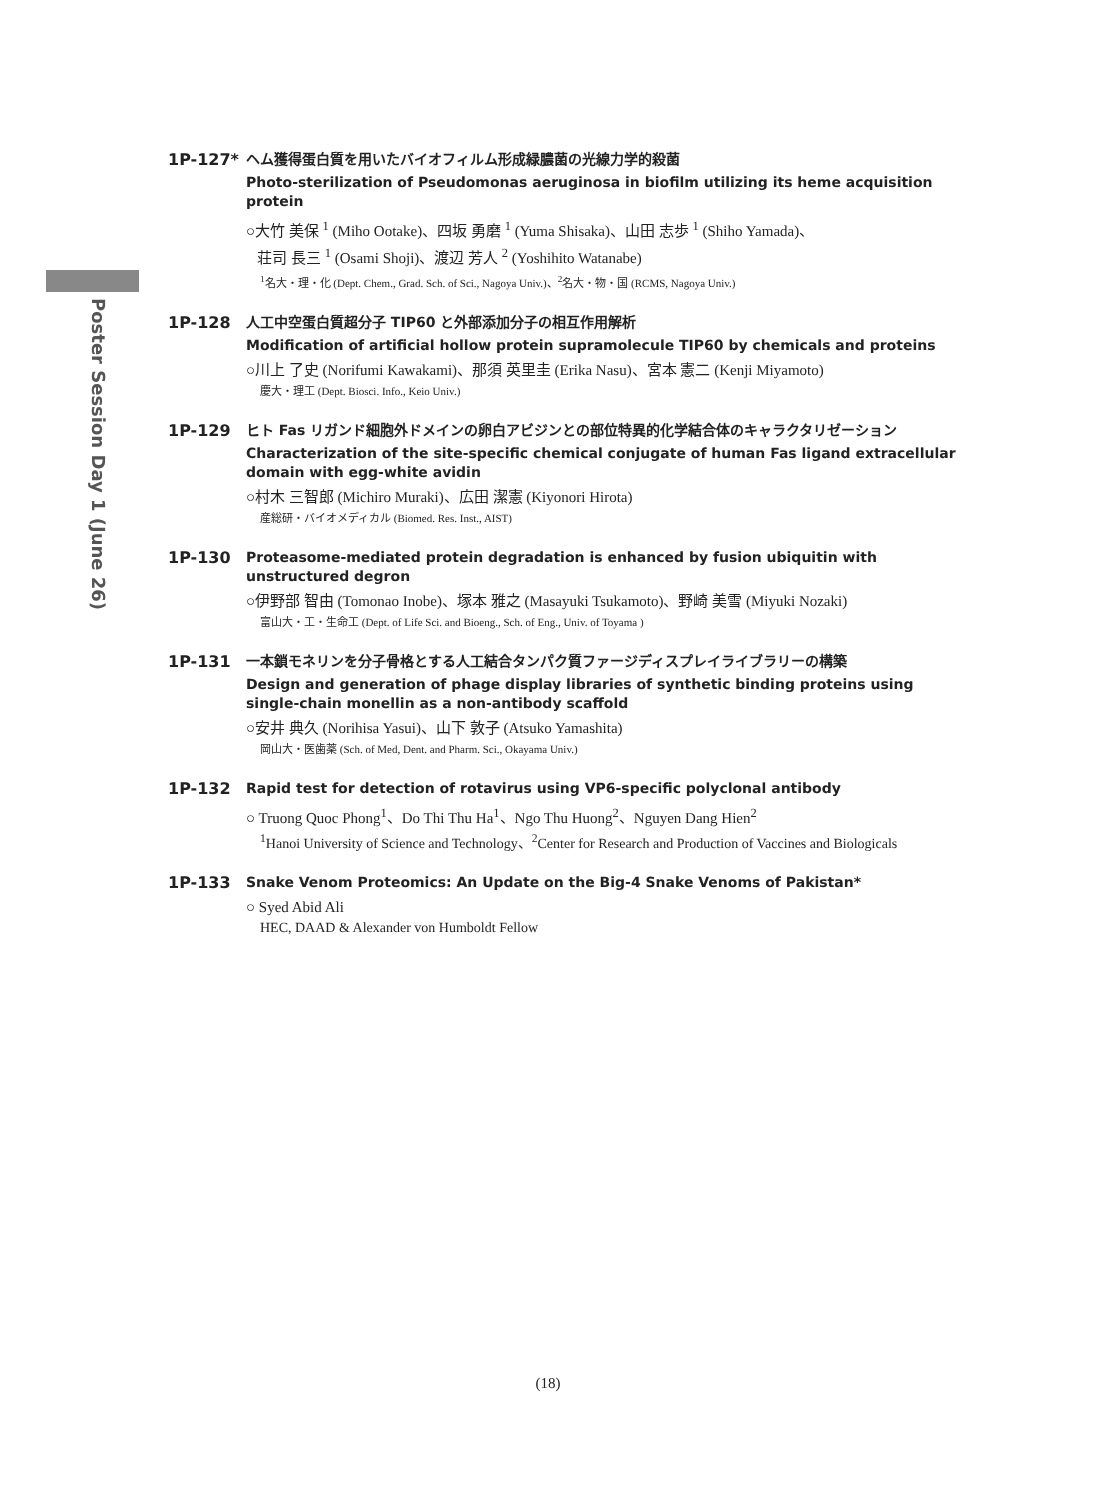Poster Session Day 1 (June 26)
1P-127*
ヘム獲得蛋白質を用いたバイオフィルム形成緑膿菌の光線力学的殺菌
Photo-sterilization of Pseudomonas aeruginosa in biofilm utilizing its heme acquisition protein
○大竹 美保 <sup>1</sup> (Miho Ootake)、四坂 勇磨 <sup>1</sup> (Yuma Shisaka)、山田 志歩 <sup>1</sup> (Shiho Yamada)、
荘司 長三 <sup>1</sup> (Osami Shoji)、渡辺 芳人 <sup>2</sup> (Yoshihito Watanabe)
<sup>1</sup> 名大・理・化 (Dept. Chem., Grad. Sch. of Sci., Nagoya Univ.)、<sup>2</sup>名大・物・国 (RCMS, Nagoya Univ.)
1P-128
人工中空蛋白質超分子 TIP60 と外部添加分子の相互作用解析
Modification of artificial hollow protein supramolecule TIP60 by chemicals and proteins
○川上 了史 (Norifumi Kawakami)、那須 英里圭 (Erika Nasu)、宮本 憲二 (Kenji Miyamoto)
慶大・理工 (Dept. Biosci. Info., Keio Univ.)
1P-129
ヒト Fas リガンド細胞外ドメインの卵白アビジンとの部位特異的化学結合体のキャラクタリゼーション
Characterization of the site-specific chemical conjugate of human Fas ligand extracellular domain with egg-white avidin
○村木 三智郎 (Michiro Muraki)、広田 潔憲 (Kiyonori Hirota)
産総研・バイオメディカル (Biomed. Res. Inst., AIST)
1P-130
Proteasome-mediated protein degradation is enhanced by fusion ubiquitin with unstructured degron
○伊野部 智由 (Tomonao Inobe)、塚本 雅之 (Masayuki Tsukamoto)、野崎 美雪 (Miyuki Nozaki)
富山大・工・生命工 (Dept. of Life Sci. and Bioeng., Sch. of Eng., Univ. of Toyama )
1P-131
一本鎖モネリンを分子骨格とする人工結合タンパク質ファージディスプレイライブラリーの構築
Design and generation of phage display libraries of synthetic binding proteins using single-chain monellin as a non-antibody scaffold
○安井 典久 (Norihisa Yasui)、山下 敦子 (Atsuko Yamashita)
岡山大・医歯薬 (Sch. of Med, Dent. and Pharm. Sci., Okayama Univ.)
1P-132
Rapid test for detection of rotavirus using VP6-specific polyclonal antibody
○ Truong Quoc Phong<sup>1</sup>、Do Thi Thu Ha<sup>1</sup>、Ngo Thu Huong<sup>2</sup>、Nguyen Dang Hien<sup>2</sup>
<sup>1</sup> Hanoi University of Science and Technology、<sup>2</sup>Center for Research and Production of Vaccines and Biologicals
1P-133
Snake Venom Proteomics: An Update on the Big-4 Snake Venoms of Pakistan*
○ Syed Abid Ali
HEC, DAAD & Alexander von Humboldt Fellow
(18)